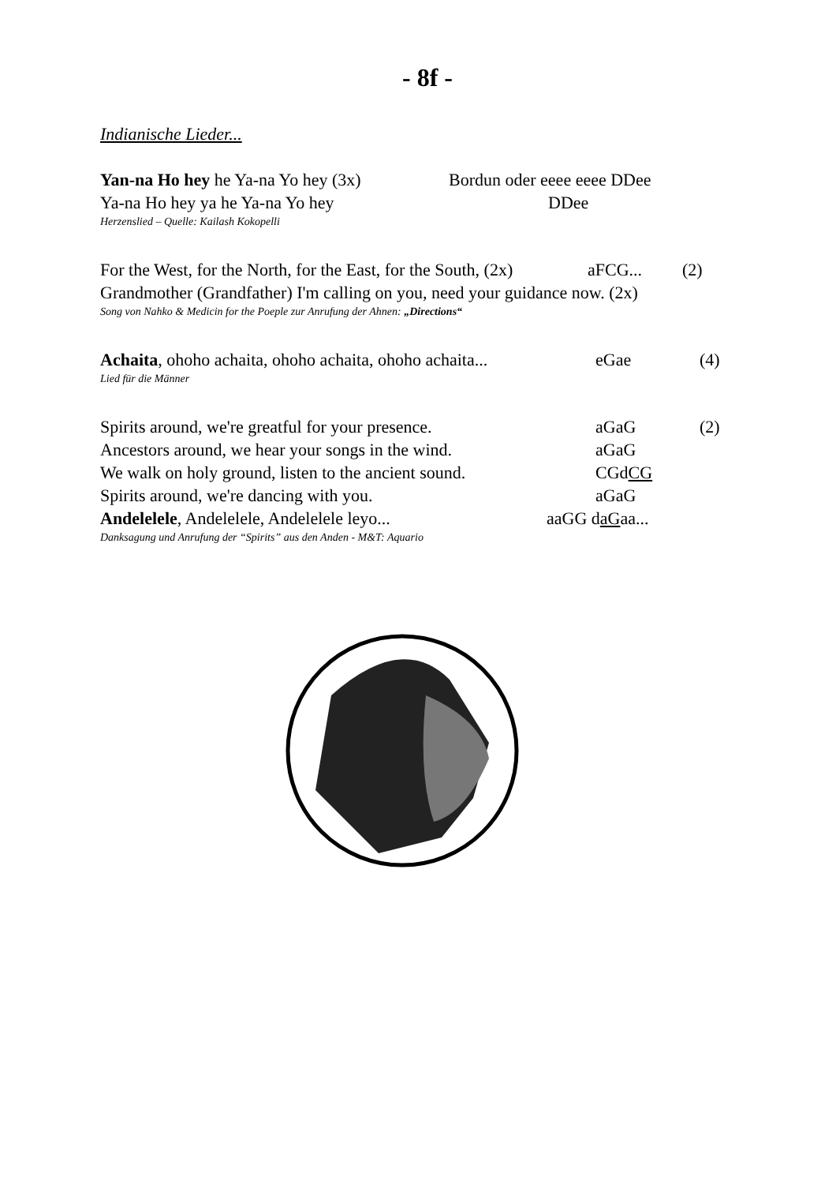- 8f -
Indianische Lieder...
Yan-na Ho hey he Ya-na Yo hey (3x)
Bordun oder eeee eeee DDee
Ya-na Ho hey ya he Ya-na Yo hey DDee
Herzenslied – Quelle: Kailash Kokopelli
For the West, for the North, for the East, for the South, (2x)
aFCG... (2)
Grandmother (Grandfather) I'm calling on you, need your guidance now. (2x)
Song von Nahko & Medicin for the Poeple zur Anrufung der Ahnen: „Directions“
Achaita, ohoho achaita, ohoho achaita, ohoho achaita...
eGae (4)
Lied für die Männer
Spirits around, we're greatful for your presence.
aGaG (2)
Ancestors around, we hear your songs in the wind.
aGaG
We walk on holy ground, listen to the ancient sound.
CGdCG
Spirits around, we're dancing with you. aGaG
Andelelele, Andelelele, Andelelele leyo... aaGG daGaa...
Danksagung und Anrufung der “Spirits” aus den Anden - M&T: Aquario